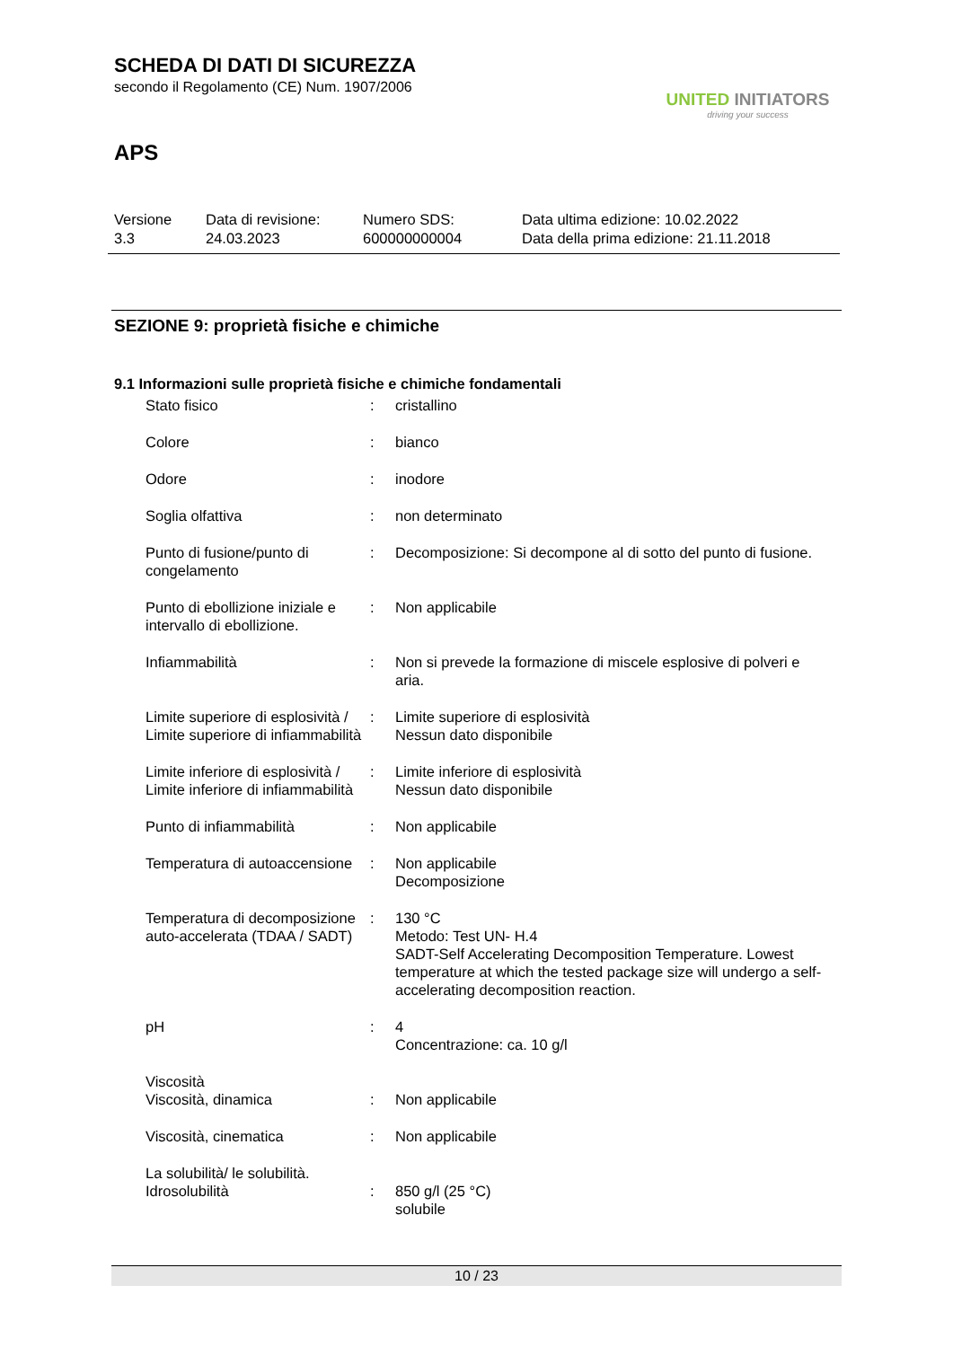SCHEDA DI DATI DI SICUREZZA
secondo il Regolamento (CE) Num. 1907/2006
APS
UNITED INITIATORS
driving your success
| Versione 3.3 | Data di revisione: 24.03.2023 | Numero SDS: 600000000004 | Data ultima edizione: 10.02.2022 Data della prima edizione: 21.11.2018 |
SEZIONE 9: proprietà fisiche e chimiche
9.1 Informazioni sulle proprietà fisiche e chimiche fondamentali
| Stato fisico | : | cristallino |
| Colore | : | bianco |
| Odore | : | inodore |
| Soglia olfattiva | : | non determinato |
| Punto di fusione/punto di congelamento | : | Decomposizione: Si decompone al di sotto del punto di fusione. |
| Punto di ebollizione iniziale e intervallo di ebollizione. | : | Non applicabile |
| Infiammabilità | : | Non si prevede la formazione di miscele esplosive di polveri e aria. |
| Limite superiore di esplosività / Limite superiore di infiammabilità | : | Limite superiore di esplosività Nessun dato disponibile |
| Limite inferiore di esplosività / Limite inferiore di infiammabilità | : | Limite inferiore di esplosività Nessun dato disponibile |
| Punto di infiammabilità | : | Non applicabile |
| Temperatura di autoaccensione | : | Non applicabile Decomposizione |
| Temperatura di decomposizione auto-accelerata (TDAA / SADT) | : | 130 °C Metodo: Test UN- H.4 SADT-Self Accelerating Decomposition Temperature. Lowest temperature at which the tested package size will undergo a self-accelerating decomposition reaction. |
| pH | : | 4 Concentrazione: ca. 10 g/l |
| Viscosità | | |
| Viscosità, dinamica | : | Non applicabile |
| Viscosità, cinematica | : | Non applicabile |
| La solubilità/ le solubilità. | | |
| Idrosolubilità | : | 850 g/l (25 °C) solubile |
10 / 23